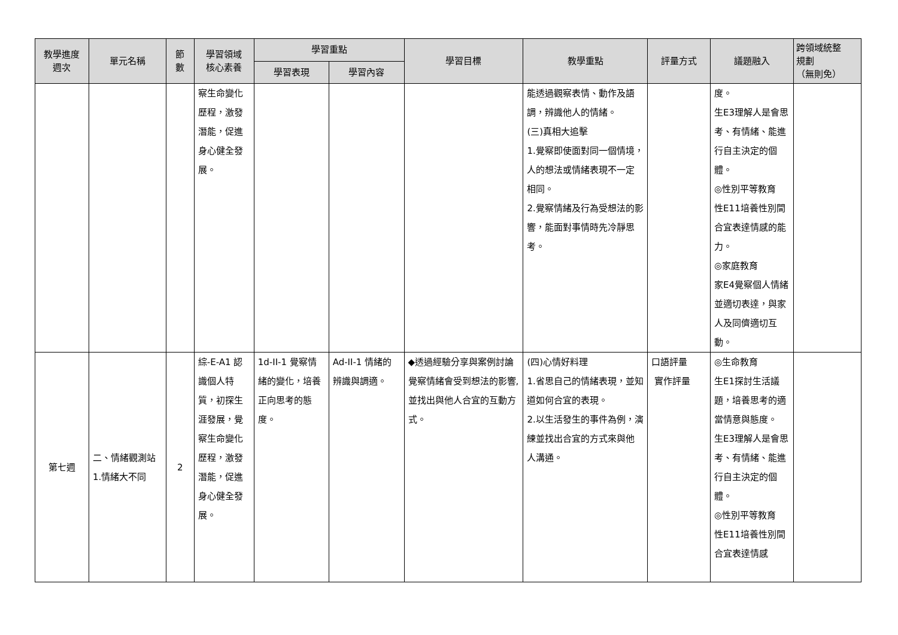| 教學進度 週次 | 單元名稱 | 節 數 | 學習領域 核心素養 | 學習重點 | | 學習目標 | 教學重點 | 評量方式 | 議題融入 | 跨領域統整 規劃 （無則免） |
| --- | --- | --- | --- | --- | --- | --- | --- | --- | --- | --- |
| | | | | 學習表現 | 學習內容 | | | | | |
| | | | 察生命變化歷程，激發潛能，促進身心健全發展。 | | | | 能透過觀察表情、動作及語調，辨識他人的情緒。 (三)真相大追擊 1.覺察即使面對同一個情境，人的想法或情緒表現不一定相同。 2.覺察情緒及行為受想法的影響，能面對事情時先冷靜思考。 | | 度。 生E3理解人是會思考、有情緒、能進行自主決定的個體。 ◎性別平等教育 性E11培養性別間合宜表達情感的能力。 ◎家庭教育 家E4覺察個人情緒並適切表達，與家人及同儕適切互動。 | |
| 第七週 | 二、情緒觀測站 1.情緒大不同 | 2 | 綜-E-A1 認識個人特質，初探生涯發展，覺察生命變化歷程，激發潛能，促進身心健全發展。 | 1d-II-1 覺察情緒的變化，培養正向思考的態度。 | Ad-II-1 情緒的辨識與調適。 | ◆透過經驗分享與案例討論覺察情緒會受到想法的影響,並找出與他人合宜的互動方式。 | (四)心情好料理 1.省思自己的情緒表現，並知道如何合宜的表現。 2.以生活發生的事件為例，演練並找出合宜的方式來與他人溝通。 | 口語評量 實作評量 | ◎生命教育 生E1探討生活議題，培養思考的適當情意與態度。 生E3理解人是會思考、有情緒、能進行自主決定的個體。 ◎性別平等教育 性E11培養性別間合宜表達情感 | |